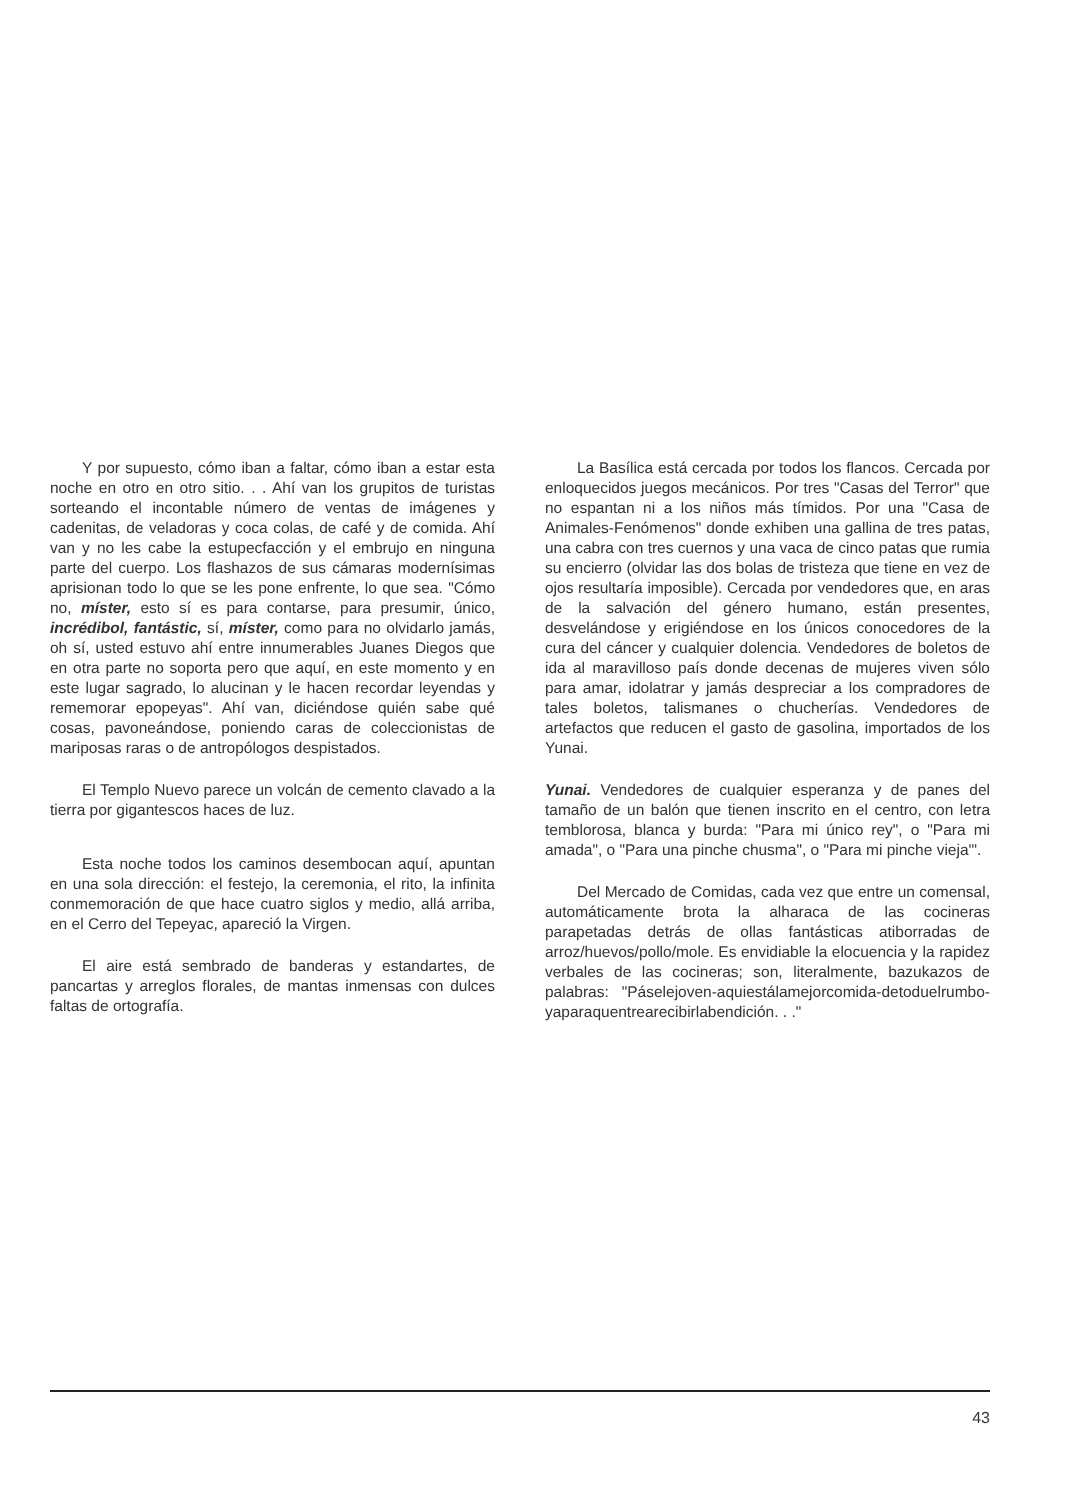Y por supuesto, cómo iban a faltar, cómo iban a estar esta noche en otro en otro sitio. . . Ahí van los grupitos de turistas sorteando el incontable número de ventas de imágenes y cadenitas, de veladoras y coca colas, de café y de comida. Ahí van y no les cabe la estupecfacción y el embrujo en ninguna parte del cuerpo. Los flashazos de sus cámaras modernísimas aprisionan todo lo que se les pone enfrente, lo que sea. "Cómo no, míster, esto sí es para contarse, para presumir, único, incrédibol, fantástic, sí, míster, como para no olvidarlo jamás, oh sí, usted estuvo ahí entre innumerables Juanes Diegos que en otra parte no soporta pero que aquí, en este momento y en este lugar sagrado, lo alucinan y le hacen recordar leyendas y rememorar epopeyas". Ahí van, diciéndose quién sabe qué cosas, pavoneándose, poniendo caras de coleccionistas de mariposas raras o de antropólogos despistados.
El Templo Nuevo parece un volcán de cemento clavado a la tierra por gigantescos haces de luz.
Esta noche todos los caminos desembocan aquí, apuntan en una sola dirección: el festejo, la ceremonia, el rito, la infinita conmemoración de que hace cuatro siglos y medio, allá arriba, en el Cerro del Tepeyac, apareció la Virgen.
El aire está sembrado de banderas y estandartes, de pancartas y arreglos florales, de mantas inmensas con dulces faltas de ortografía.
La Basílica está cercada por todos los flancos. Cercada por enloquecidos juegos mecánicos. Por tres "Casas del Terror" que no espantan ni a los niños más tímidos. Por una "Casa de Animales-Fenómenos" donde exhiben una gallina de tres patas, una cabra con tres cuernos y una vaca de cinco patas que rumia su encierro (olvidar las dos bolas de tristeza que tiene en vez de ojos resultaría imposible). Cercada por vendedores que, en aras de la salvación del género humano, están presentes, desvelándose y erigiéndose en los únicos conocedores de la cura del cáncer y cualquier dolencia. Vendedores de boletos de ida al maravilloso país donde decenas de mujeres viven sólo para amar, idolatrar y jamás despreciar a los compradores de tales boletos, talismanes o chucherías. Vendedores de artefactos que reducen el gasto de gasolina, importados de los Yunai.
Yunai. Vendedores de cualquier esperanza y de panes del tamaño de un balón que tienen inscrito en el centro, con letra temblorosa, blanca y burda: "Para mi único rey", o "Para mi amada", o "Para una pinche chusma", o "Para mi pinche vieja'".
Del Mercado de Comidas, cada vez que entre un comensal, automáticamente brota la alharaca de las cocineras parapetadas detrás de ollas fantásticas atiborradas de arroz/huevos/pollo/mole. Es envidiable la elocuencia y la rapidez verbales de las cocineras; son, literalmente, bazukazos de palabras: "Páselejoven-aquiestálamejorcomida-detoduelrumbo-yaparaquentrearecibirlabendición. . ."
43